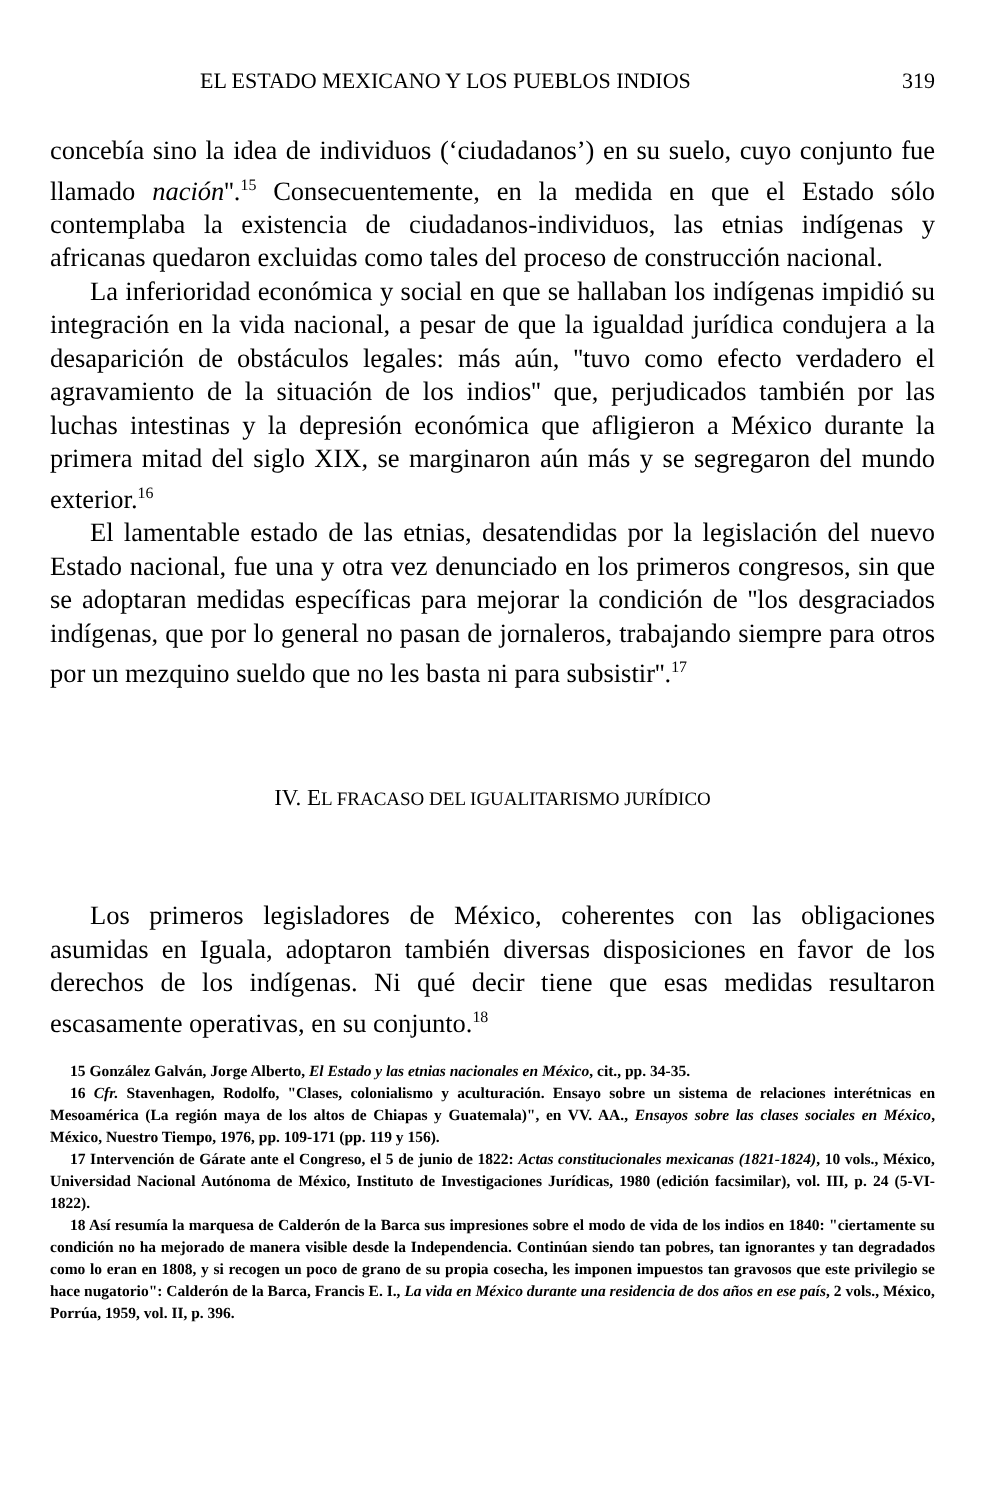EL ESTADO MEXICANO Y LOS PUEBLOS INDIOS 319
concebía sino la idea de individuos (‘ciudadanos’) en su suelo, cuyo conjunto fue llamado nación''.<sup>15</sup> Consecuentemente, en la medida en que el Estado sólo contemplaba la existencia de ciudadanos-individuos, las etnias indígenas y africanas quedaron excluidas como tales del proceso de construcción nacional.
La inferioridad económica y social en que se hallaban los indígenas impidió su integración en la vida nacional, a pesar de que la igualdad jurídica condujera a la desaparición de obstáculos legales: más aún, ''tuvo como efecto verdadero el agravamiento de la situación de los indios'' que, perjudicados también por las luchas intestinas y la depresión económica que afligieron a México durante la primera mitad del siglo XIX, se marginaron aún más y se segregaron del mundo exterior.<sup>16</sup>
El lamentable estado de las etnias, desatendidas por la legislación del nuevo Estado nacional, fue una y otra vez denunciado en los primeros congresos, sin que se adoptaran medidas específicas para mejorar la condición de ''los desgraciados indígenas, que por lo general no pasan de jornaleros, trabajando siempre para otros por un mezquino sueldo que no les basta ni para subsistir''.<sup>17</sup>
IV. EL FRACASO DEL IGUALITARISMO JURÍDICO
Los primeros legisladores de México, coherentes con las obligaciones asumidas en Iguala, adoptaron también diversas disposiciones en favor de los derechos de los indígenas. Ni qué decir tiene que esas medidas resultaron escasamente operativas, en su conjunto.<sup>18</sup>
15 González Galván, Jorge Alberto, El Estado y las etnias nacionales en México, cit., pp. 34-35.
16 Cfr. Stavenhagen, Rodolfo, "Clases, colonialismo y aculturación. Ensayo sobre un sistema de relaciones interétnicas en Mesoamérica (La región maya de los altos de Chiapas y Guatemala)", en VV. AA., Ensayos sobre las clases sociales en México, México, Nuestro Tiempo, 1976, pp. 109-171 (pp. 119 y 156).
17 Intervención de Gárate ante el Congreso, el 5 de junio de 1822: Actas constitucionales mexicanas (1821-1824), 10 vols., México, Universidad Nacional Autónoma de México, Instituto de Investigaciones Jurídicas, 1980 (edición facsimilar), vol. III, p. 24 (5-VI-1822).
18 Así resumía la marquesa de Calderón de la Barca sus impresiones sobre el modo de vida de los indios en 1840: "ciertamente su condición no ha mejorado de manera visible desde la Independencia. Continúan siendo tan pobres, tan ignorantes y tan degradados como lo eran en 1808, y si recogen un poco de grano de su propia cosecha, les imponen impuestos tan gravosos que este privilegio se hace nugatorio": Calderón de la Barca, Francis E. I., La vida en México durante una residencia de dos años en ese país, 2 vols., México, Porrúa, 1959, vol. II, p. 396.